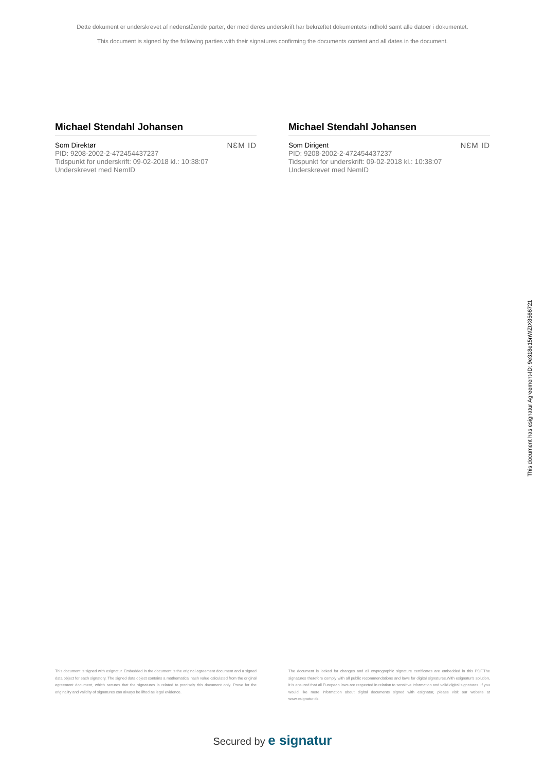Dette dokument er underskrevet af nedenstående parter, der med deres underskrift har bekræftet dokumentets indhold samt alle datoer i dokumentet.
This document is signed by the following parties with their signatures confirming the documents content and all dates in the document.
Michael Stendahl Johansen
Som Direktør
PID: 9208-2002-2-472454437237
Tidspunkt for underskrift: 09-02-2018 kl.: 10:38:07
Underskrevet med NemID
NƐM ID
Michael Stendahl Johansen
Som Dirigent
PID: 9208-2002-2-472454437237
Tidspunkt for underskrift: 09-02-2018 kl.: 10:38:07
Underskrevet med NemID
NƐM ID
This document is signed with esignatur. Embedded in the document is the original agreement document and a signed data object for each signatory. The signed data object contains a mathematical hash value calculated from the original agreement document, which secures that the signatures is related to precisely this document only. Prove for the originality and validity of signatures can always be lifted as legal evidence.
The document is locked for changes and all cryptographic signature certificates are embedded in this PDF.The signatures therefore comply with all public recommendations and laws for digital signatures.With esignatur's solution, it is ensured that all European laws are respected in relation to sensitive information and valid digital signatures. If you would like more information about digital documents signed with esignatur, please visit our website at www.esignatur.dk.
Secured by e signatur
This document has esignatur Agreement-ID: 9e318e15nWZtX8566721